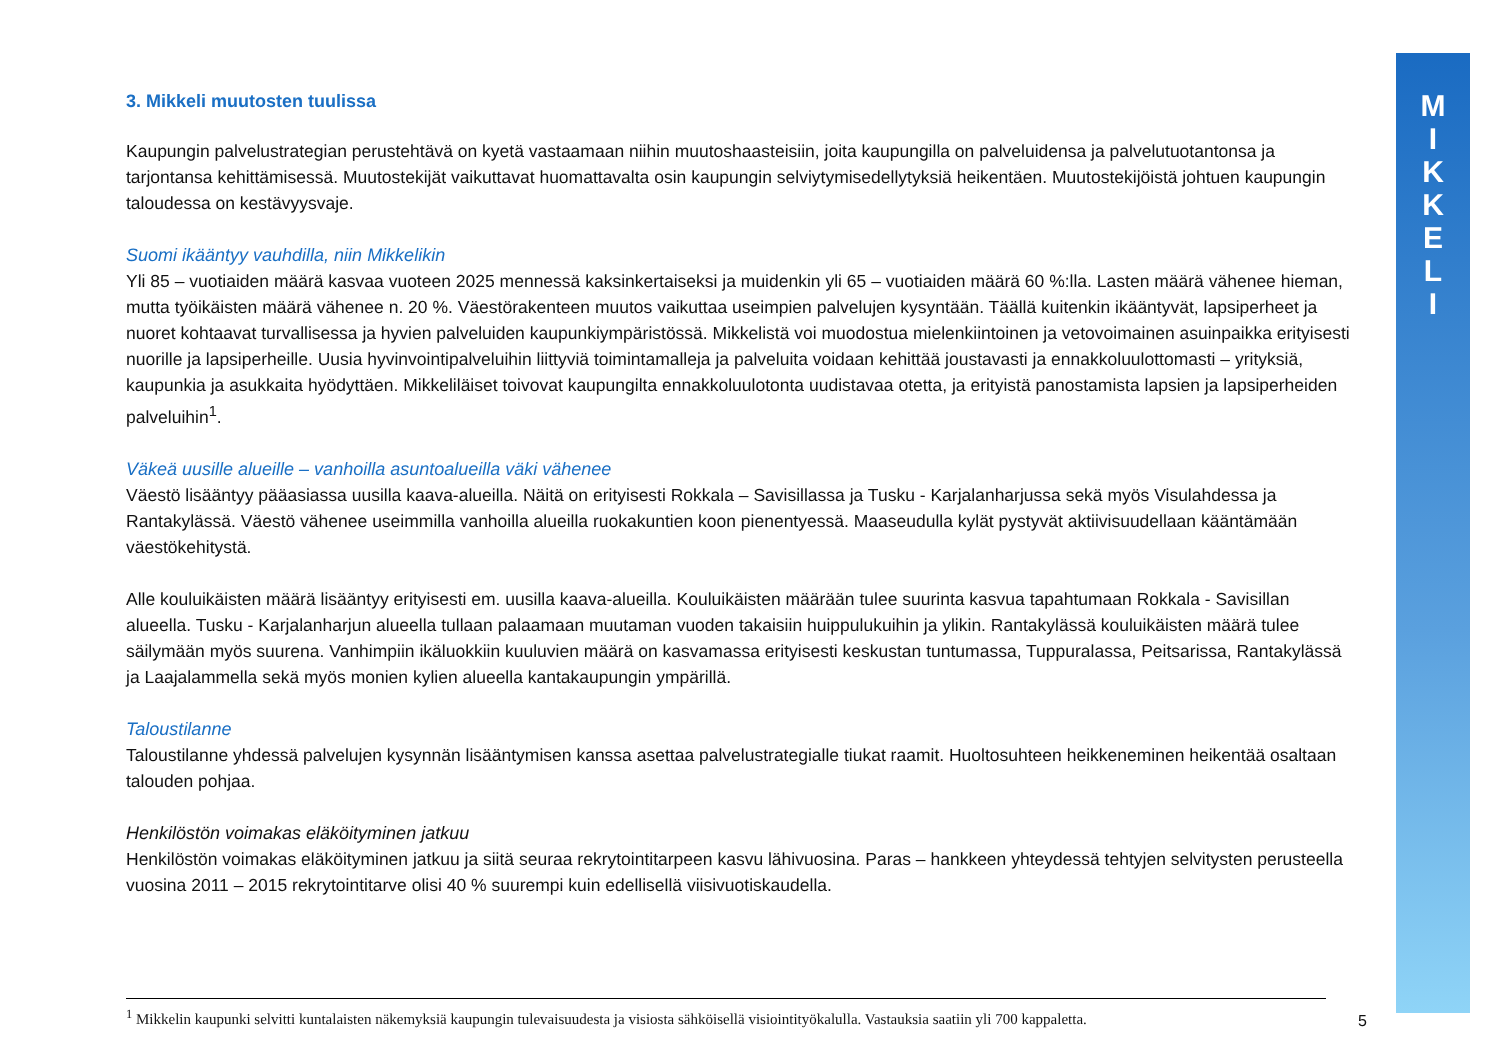3. Mikkeli muutosten tuulissa
Kaupungin palvelustrategian perustehtävä on kyetä vastaamaan niihin muutoshaasteisiin, joita kaupungilla on palveluidensa ja palvelutuotantonsa ja tarjontansa kehittämisessä. Muutostekijät vaikuttavat huomattavalta osin kaupungin selviytymisedellytyksiä heikentäen. Muutostekijöistä johtuen kaupungin taloudessa on kestävyysvaje.
Suomi ikääntyy vauhdilla, niin Mikkelikin
Yli 85 – vuotiaiden määrä kasvaa vuoteen 2025 mennessä kaksinkertaiseksi ja muidenkin yli 65 – vuotiaiden määrä 60 %:lla. Lasten määrä vähenee hieman, mutta työikäisten määrä vähenee n. 20 %. Väestörakenteen muutos vaikuttaa useimpien palvelujen kysyntään. Täällä kuitenkin ikääntyvät, lapsiperheet ja nuoret kohtaavat turvallisessa ja hyvien palveluiden kaupunkiympäristössä. Mikkelistä voi muodostua mielenkiintoinen ja vetovoimainen asuinpaikka erityisesti nuorille ja lapsiperheille. Uusia hyvinvointipalveluihin liittyviä toimintamalleja ja palveluita voidaan kehittää joustavasti ja ennakkoluulottomasti – yrityksiä, kaupunkia ja asukkaita hyödyttäen. Mikkeliläiset toivovat kaupungilta ennakkoluulotonta uudistavaa otetta, ja erityistä panostamista lapsien ja lapsiperheiden palveluihin<sup>1</sup>.
Väkeä uusille alueille – vanhoilla asuntoalueilla väki vähenee
Väestö lisääntyy pääasiassa uusilla kaava-alueilla. Näitä on erityisesti Rokkala – Savisillassa ja Tusku - Karjalanharjussa sekä myös Visulahdessa ja Rantakylässä. Väestö vähenee useimmilla vanhoilla alueilla ruokakuntien koon pienentyessä. Maaseudulla kylät pystyvät aktiivisuudellaan kääntämään väestökehitystä.
Alle kouluikäisten määrä lisääntyy erityisesti em. uusilla kaava-alueilla. Kouluikäisten määrään tulee suurinta kasvua tapahtumaan Rokkala - Savisillan alueella. Tusku - Karjalanharjun alueella tullaan palaamaan muutaman vuoden takaisiin huippulukuihin ja ylikin. Rantakylässä kouluikäisten määrä tulee säilymään myös suurena. Vanhimpiin ikäluokkiin kuuluvien määrä on kasvamassa erityisesti keskustan tuntumassa, Tuppuralassa, Peitsarissa, Rantakylässä ja Laajalammella sekä myös monien kylien alueella kantakaupungin ympärillä.
Taloustilanne
Taloustilanne yhdessä palvelujen kysynnän lisääntymisen kanssa asettaa palvelustrategialle tiukat raamit. Huoltosuhteen heikkeneminen heikentää osaltaan talouden pohjaa.
Henkilöstön voimakas eläköityminen jatkuu
Henkilöstön voimakas eläköityminen jatkuu ja siitä seuraa rekrytointitarpeen kasvu lähivuosina. Paras – hankkeen yhteydessä tehtyjen selvitysten perusteella vuosina 2011 – 2015 rekrytointitarve olisi 40 % suurempi kuin edellisellä viisivuotiskaudella.
<sup>1</sup> Mikkelin kaupunki selvitti kuntalaisten näkemyksiä kaupungin tulevaisuudesta ja visiosta sähköisellä visiointityökalulla. Vastauksia saatiin yli 700 kappaletta.
5
M
I
K
K
E
L
I